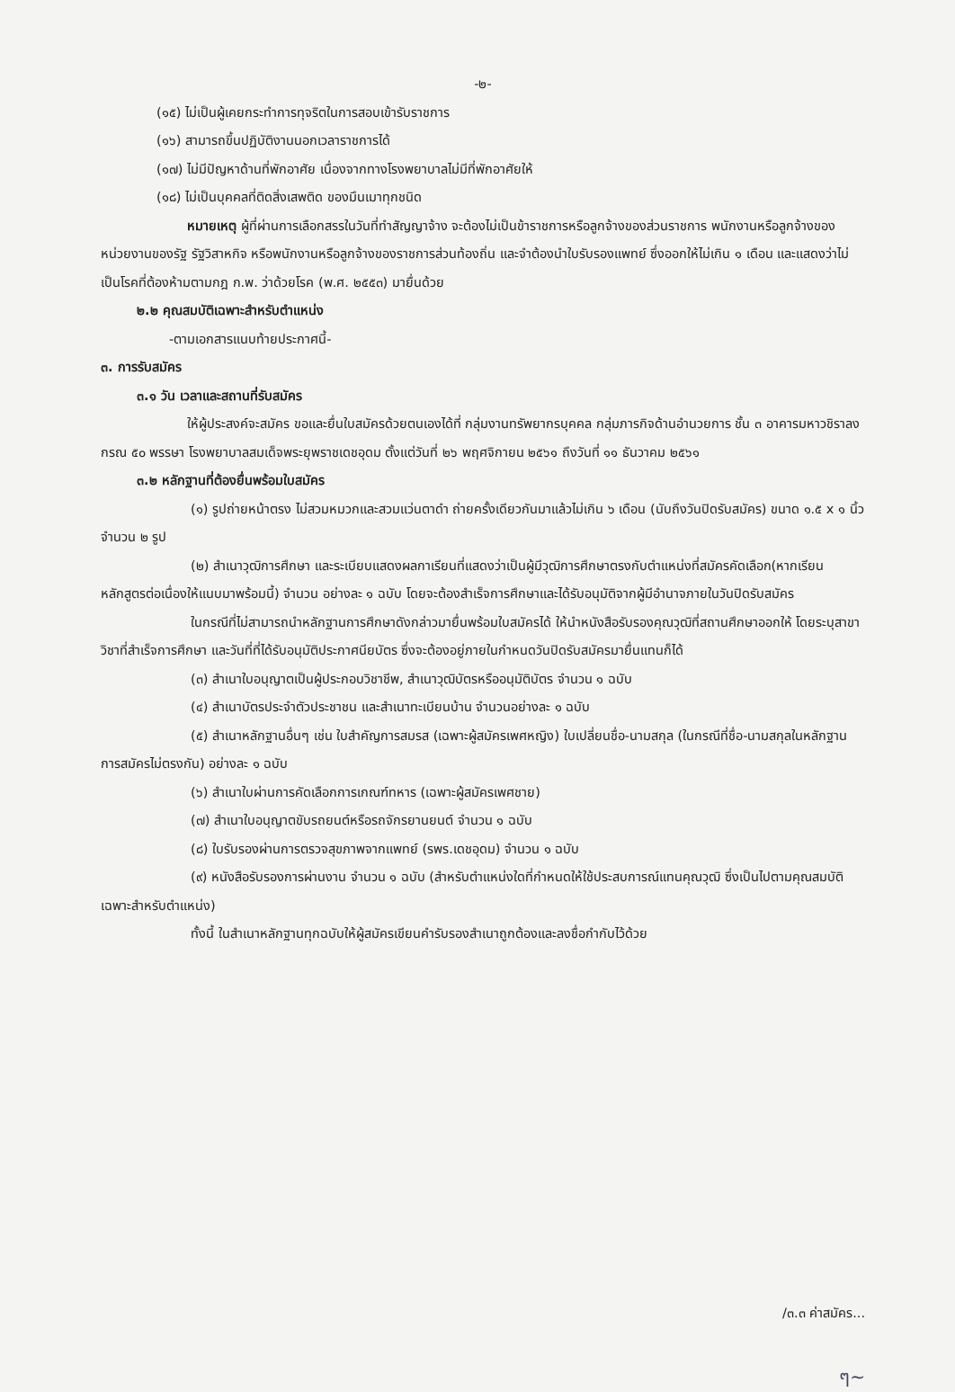-๒-
(๑๕) ไม่เป็นผู้เคยกระทำการทุจริตในการสอบเข้ารับราชการ
(๑๖) สามารถขึ้นปฏิบัติงานนอกเวลาราชการได้
(๑๗) ไม่มีปัญหาด้านที่พักอาศัย เนื่องจากทางโรงพยาบาลไม่มีที่พักอาศัยให้
(๑๘) ไม่เป็นบุคคลที่ติดสิ่งเสพติด ของมึนเมาทุกชนิด
หมายเหตุ ผู้ที่ผ่านการเลือกสรรในวันที่ทำสัญญาจ้าง จะต้องไม่เป็นข้าราชการหรือลูกจ้างของส่วนราชการ พนักงานหรือลูกจ้างของหน่วยงานของรัฐ รัฐวิสาหกิจ หรือพนักงานหรือลูกจ้างของราชการส่วนท้องถิ่น และจำต้องนำใบรับรองแพทย์ ซึ่งออกให้ไม่เกิน ๑ เดือน และแสดงว่าไม่เป็นโรคที่ต้องห้ามตามกฎ ก.พ. ว่าด้วยโรค (พ.ศ. ๒๕๕๓) มายื่นด้วย
๒.๒ คุณสมบัติเฉพาะสำหรับตำแหน่ง
-ตามเอกสารแนบท้ายประกาศนี้-
๓. การรับสมัคร
๓.๑ วัน เวลาและสถานที่รับสมัคร
ให้ผู้ประสงค์จะสมัคร ขอและยื่นใบสมัครด้วยตนเองได้ที่ กลุ่มงานทรัพยากรบุคคล กลุ่มภารกิจด้านอำนวยการ ชั้น ๓ อาคารมหาวชิราลงกรณ ๕๐ พรรษา โรงพยาบาลสมเด็จพระยุพราชเดชอุดม ตั้งแต่วันที่ ๒๖ พฤศจิกายน ๒๕๖๑ ถึงวันที่ ๑๑ ธันวาคม ๒๕๖๑
๓.๒ หลักฐานที่ต้องยื่นพร้อมใบสมัคร
(๑) รูปถ่ายหน้าตรง ไม่สวมหมวกและสวมแว่นตาดำ ถ่ายครั้งเดียวกันมาแล้วไม่เกิน ๖ เดือน (นับถึงวันปิดรับสมัคร) ขนาด ๑.๕ x ๑ นิ้ว จำนวน ๒ รูป
(๒) สำเนาวุฒิการศึกษา และระเบียบแสดงผลกาเรียนที่แสดงว่าเป็นผู้มีวุฒิการศึกษาตรงกับตำแหน่งที่สมัครคัดเลือก(หากเรียนหลักสูตรต่อเนื่องให้แนบมาพร้อมนี้) จำนวน อย่างละ ๑ ฉบับ โดยจะต้องสำเร็จการศึกษาและได้รับอนุมัติจากผู้มีอำนาจภายในวันปิดรับสมัคร
ในกรณีที่ไม่สามารถนำหลักฐานการศึกษาดังกล่าวมายื่นพร้อมใบสมัครได้ ให้นำหนังสือรับรองคุณวุฒิที่สถานศึกษาออกให้ โดยระบุสาขาวิชาที่สำเร็จการศึกษา และวันที่ที่ได้รับอนุมัติประกาศนียบัตร ซึ่งจะต้องอยู่ภายในกำหนดวันปิดรับสมัครมายื่นแทนก็ได้
(๓) สำเนาใบอนุญาตเป็นผู้ประกอบวิชาชีพ, สำเนาวุฒิบัตรหรืออนุมัติบัตร จำนวน ๑ ฉบับ
(๔) สำเนาบัตรประจำตัวประชาชน และสำเนาทะเบียนบ้าน จำนวนอย่างละ ๑ ฉบับ
(๕) สำเนาหลักฐานอื่นๆ เช่น ใบสำคัญการสมรส (เฉพาะผู้สมัครเพศหญิง) ใบเปลี่ยนชื่อ-นามสกุล (ในกรณีที่ชื่อ-นามสกุลในหลักฐานการสมัครไม่ตรงกัน) อย่างละ ๑ ฉบับ
(๖) สำเนาใบผ่านการคัดเลือกการเกณฑ์ทหาร (เฉพาะผู้สมัครเพศชาย)
(๗) สำเนาใบอนุญาตขับรถยนต์หรือรถจักรยานยนต์ จำนวน ๑ ฉบับ
(๘) ใบรับรองผ่านการตรวจสุขภาพจากแพทย์ (รพร.เดชอุดม) จำนวน ๑ ฉบับ
(๙) หนังสือรับรองการผ่านงาน จำนวน ๑ ฉบับ (สำหรับตำแหน่งใดที่กำหนดให้ใช้ประสบการณ์แทนคุณวุฒิ ซึ่งเป็นไปตามคุณสมบัติเฉพาะสำหรับตำแหน่ง)
ทั้งนี้ ในสำเนาหลักฐานทุกฉบับให้ผู้สมัครเขียนคำรับรองสำเนาถูกต้องและลงชื่อกำกับไว้ด้วย
/๓.๓ ค่าสมัคร...
ๆ~